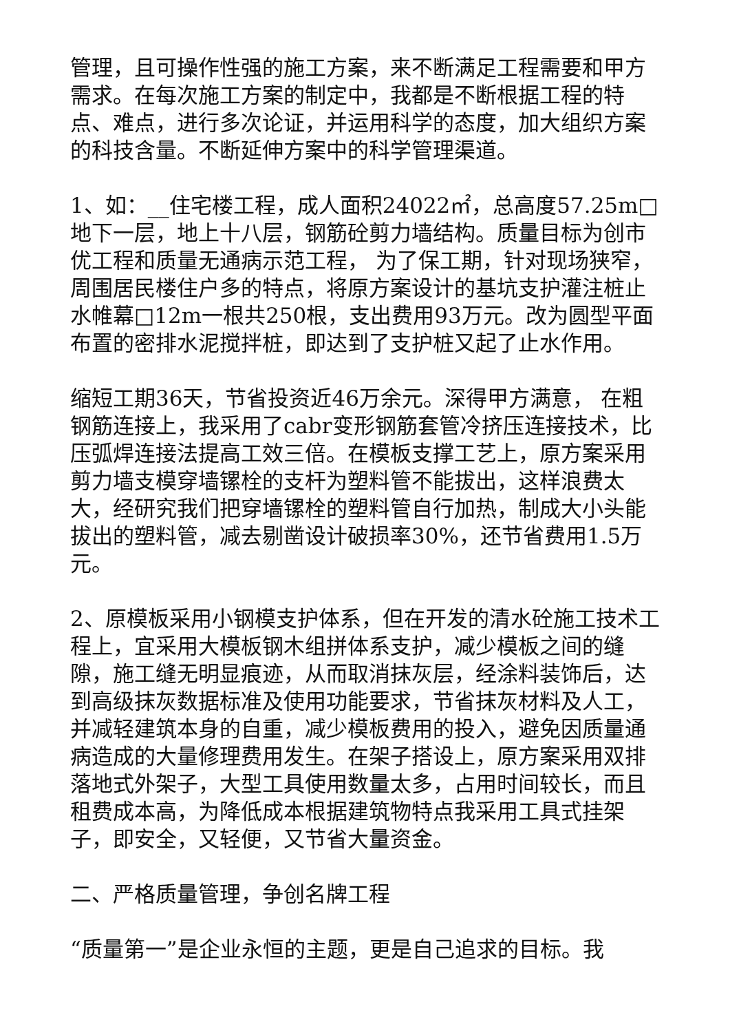管理，且可操作性强的施工方案，来不断满足工程需要和甲方需求。在每次施工方案的制定中，我都是不断根据工程的特点、难点，进行多次论证，并运用科学的态度，加大组织方案的科技含量。不断延伸方案中的科学管理渠道。
1、如：__住宅楼工程，成人面积24022㎡，总高度57.25m□地下一层，地上十八层，钢筋砼剪力墙结构。质量目标为创市优工程和质量无通病示范工程， 为了保工期，针对现场狭窄，周围居民楼住户多的特点，将原方案设计的基坑支护灌注桩止水帷幕□12m一根共250根，支出费用93万元。改为圆型平面布置的密排水泥搅拌桩，即达到了支护桩又起了止水作用。
缩短工期36天，节省投资近46万余元。深得甲方满意， 在粗钢筋连接上，我采用了cabr变形钢筋套管冷挤压连接技术，比压弧焊连接法提高工效三倍。在模板支撑工艺上，原方案采用剪力墙支模穿墙镙栓的支杆为塑料管不能拔出，这样浪费太大，经研究我们把穿墙镙栓的塑料管自行加热，制成大小头能拔出的塑料管，减去剔凿设计破损率30%，还节省费用1.5万元。
2、原模板采用小钢模支护体系，但在开发的清水砼施工技术工程上，宜采用大模板钢木组拼体系支护，减少模板之间的缝隙，施工缝无明显痕迹，从而取消抹灰层，经涂料装饰后，达到高级抹灰数据标准及使用功能要求，节省抹灰材料及人工，并减轻建筑本身的自重，减少模板费用的投入，避免因质量通病造成的大量修理费用发生。在架子搭设上，原方案采用双排落地式外架子，大型工具使用数量太多，占用时间较长，而且租费成本高，为降低成本根据建筑物特点我采用工具式挂架子，即安全，又轻便，又节省大量资金。
二、严格质量管理，争创名牌工程
“质量第一”是企业永恒的主题，更是自己追求的目标。我